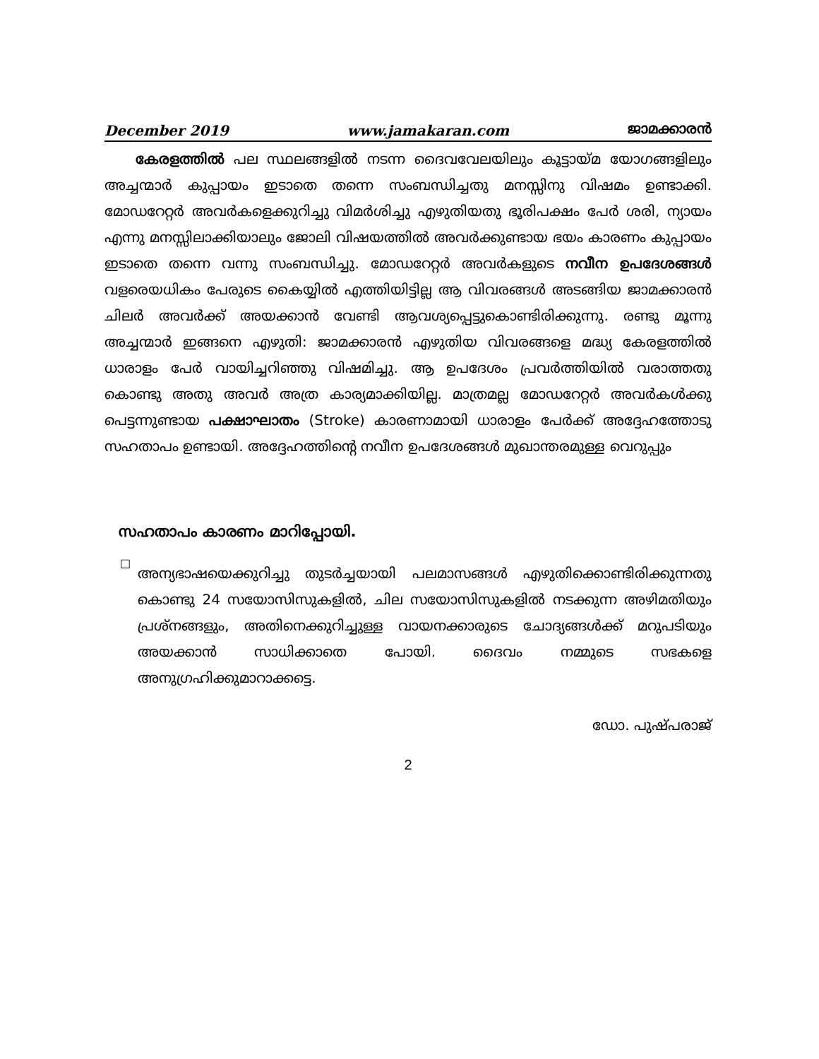December 2019 www.jamakaran.com ജാമക്കാരൻ
കേരളത്തിൽ പല സ്ഥലങ്ങളിൽ നടന്ന ദൈവവേലയിലും കൂട്ടായ്മ യോഗങ്ങളിലും അച്ചന്മാർ കുപ്പായം ഇടാതെ തന്നെ സംബന്ധിച്ചതു മനസ്സിനു വിഷമം ഉണ്ടാക്കി. മോഡറേറ്റർ അവർകളെക്കുറിച്ചു വിമർശിച്ചു എഴുതിയതു ഭൂരിപക്ഷം പേർ ശരി, ന്യായം എന്നു മനസ്സിലാക്കിയാലും ജോലി വിഷയത്തിൽ അവർക്കുണ്ടായ ഭയം കാരണം കുപ്പായം ഇടാതെ തന്നെ വന്നു സംബന്ധിച്ചു. മോഡറേറ്റർ അവർകളുടെ നവീന ഉപദേശങ്ങൾ വളരെയധികം പേരുടെ കൈയ്യിൽ എത്തിയിട്ടില്ല ആ വിവരങ്ങൾ അടങ്ങിയ ജാമക്കാരൻ ചിലർ അവർക്ക് അയക്കാൻ വേണ്ടി ആവശ്യപ്പെട്ടുകൊണ്ടിരിക്കുന്നു. രണ്ടു മൂന്നു അച്ചന്മാർ ഇങ്ങനെ എഴുതി: ജാമക്കാരൻ എഴുതിയ വിവരങ്ങളെ മദ്ധ്യ കേരളത്തിൽ ധാരാളം പേർ വായിച്ചറിഞ്ഞു വിഷമിച്ചു. ആ ഉപദേശം പ്രവർത്തിയിൽ വരാത്തതു കൊണ്ടു അതു അവർ അത്ര കാര്യമാക്കിയില്ല. മാത്രമല്ല മോഡറേറ്റർ അവർകൾക്കു പെട്ടന്നുണ്ടായ പക്ഷാഘാതം (Stroke) കാരണാമായി ധാരാളം പേർക്ക് അദ്ദേഹത്തോടു സഹതാപം ഉണ്ടായി. അദ്ദേഹത്തിന്റെ നവീന ഉപദേശങ്ങൾ മുഖാന്തരമുള്ള വെറുപ്പും
സഹതാപം കാരണം മാറിപ്പോയി.
□
അന്യഭാഷയെക്കുറിച്ചു തുടർച്ചയായി പലമാസങ്ങൾ എഴുതിക്കൊണ്ടിരിക്കുന്നതു കൊണ്ടു 24 സയോസിസുകളിൽ, ചില സയോസിസുകളിൽ നടക്കുന്ന അഴിമതിയും പ്രശ്നങ്ങളും, അതിനെക്കുറിച്ചുള്ള വായനക്കാരുടെ ചോദ്യങ്ങൾക്ക് മറുപടിയും അയക്കാൻ സാധിക്കാതെ പോയി. ദൈവം നമ്മുടെ സഭകളെ അനുഗ്രഹിക്കുമാറാക്കട്ടെ.
ഡോ. പുഷ്പരാജ്
2